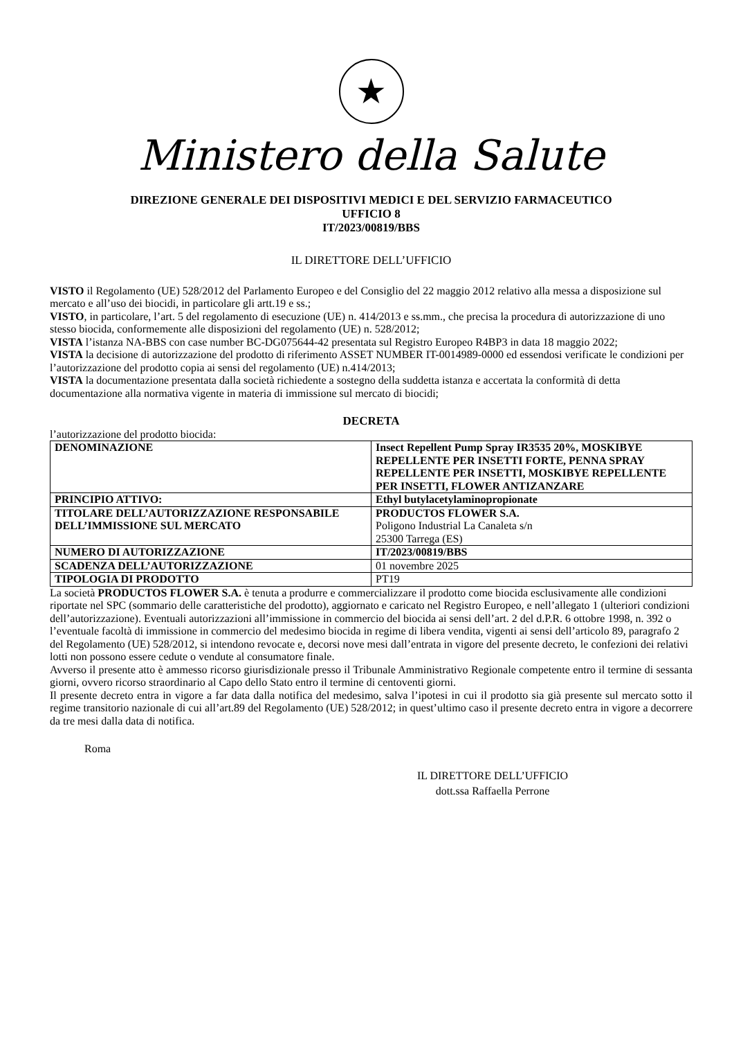★
Ministero della Salute
DIREZIONE GENERALE DEI DISPOSITIVI MEDICI E DEL SERVIZIO FARMACEUTICO
UFFICIO 8
IT/2023/00819/BBS
IL DIRETTORE DELL’UFFICIO
VISTO il Regolamento (UE) 528/2012 del Parlamento Europeo e del Consiglio del 22 maggio 2012 relativo alla messa a disposizione sul mercato e all’uso dei biocidi, in particolare gli artt.19 e ss.;
VISTO, in particolare, l’art. 5 del regolamento di esecuzione (UE) n. 414/2013 e ss.mm., che precisa la procedura di autorizzazione di uno stesso biocida, conformemente alle disposizioni del regolamento (UE) n. 528/2012;
VISTA l’istanza NA-BBS con case number BC-DG075644-42 presentata sul Registro Europeo R4BP3 in data 18 maggio 2022;
VISTA la decisione di autorizzazione del prodotto di riferimento ASSET NUMBER IT-0014989-0000 ed essendosi verificate le condizioni per l’autorizzazione del prodotto copia ai sensi del regolamento (UE) n.414/2013;
VISTA la documentazione presentata dalla società richiedente a sostegno della suddetta istanza e accertata la conformità di detta documentazione alla normativa vigente in materia di immissione sul mercato di biocidi;
DECRETA
l’autorizzazione del prodotto biocida:
| DENOMINAZIONE | Insect Repellent Pump Spray IR3535 20%, MOSKIBYE REPELLENTE PER INSETTI FORTE, PENNA SPRAY REPELLENTE PER INSETTI, MOSKIBYE REPELLENTE PER INSETTI, FLOWER ANTIZANZARE |
| PRINCIPIO ATTIVO: | Ethyl butylacetylaminopropionate |
| TITOLARE DELL’AUTORIZZAZIONE RESPONSABILE DELL’IMMISSIONE SUL MERCATO | PRODUCTOS FLOWER S.A. Poligono Industrial La Canaleta s/n 25300 Tarrega (ES) |
| NUMERO DI AUTORIZZAZIONE | IT/2023/00819/BBS |
| SCADENZA DELL’AUTORIZZAZIONE | 01 novembre 2025 |
| TIPOLOGIA DI PRODOTTO | PT19 |
La società PRODUCTOS FLOWER S.A. è tenuta a produrre e commercializzare il prodotto come biocida esclusivamente alle condizioni riportate nel SPC (sommario delle caratteristiche del prodotto), aggiornato e caricato nel Registro Europeo, e nell’allegato 1 (ulteriori condizioni dell’autorizzazione). Eventuali autorizzazioni all’immissione in commercio del biocida ai sensi dell’art. 2 del d.P.R. 6 ottobre 1998, n. 392 o l’eventuale facoltà di immissione in commercio del medesimo biocida in regime di libera vendita, vigenti ai sensi dell’articolo 89, paragrafo 2 del Regolamento (UE) 528/2012, si intendono revocate e, decorsi nove mesi dall’entrata in vigore del presente decreto, le confezioni dei relativi lotti non possono essere cedute o vendute al consumatore finale.
Avverso il presente atto è ammesso ricorso giurisdizionale presso il Tribunale Amministrativo Regionale competente entro il termine di sessanta giorni, ovvero ricorso straordinario al Capo dello Stato entro il termine di centoventi giorni.
Il presente decreto entra in vigore a far data dalla notifica del medesimo, salva l’ipotesi in cui il prodotto sia già presente sul mercato sotto il regime transitorio nazionale di cui all’art.89 del Regolamento (UE) 528/2012; in quest’ultimo caso il presente decreto entra in vigore a decorrere da tre mesi dalla data di notifica.
Roma
IL DIRETTORE DELL’UFFICIO
dott.ssa Raffaella Perrone